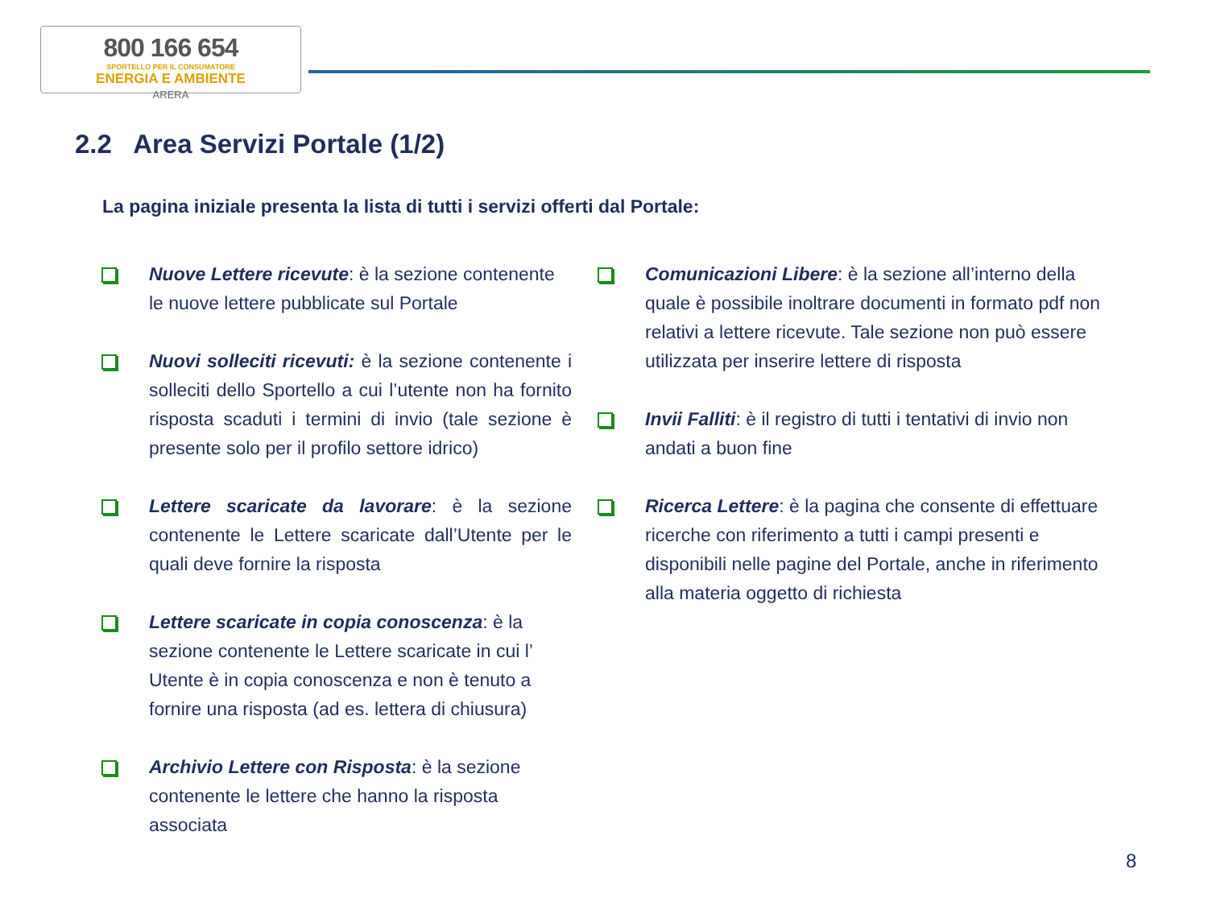800 166 654
SPORTELLO PER IL CONSUMATORE
ENERGIA E AMBIENTE
ARERA
2.2 Area Servizi Portale (1/2)
La pagina iniziale presenta la lista di tutti i servizi offerti dal Portale:
Nuove Lettere ricevute: è la sezione contenente le nuove lettere pubblicate sul Portale
Nuovi solleciti ricevuti: è la sezione contenente i solleciti dello Sportello a cui l’utente non ha fornito risposta scaduti i termini di invio (tale sezione è presente solo per il profilo settore idrico)
Lettere scaricate da lavorare: è la sezione contenente le Lettere scaricate dall’Utente per le quali deve fornire la risposta
Lettere scaricate in copia conoscenza: è la sezione contenente le Lettere scaricate in cui l’ Utente è in copia conoscenza e non è tenuto a fornire una risposta (ad es. lettera di chiusura)
Archivio Lettere con Risposta: è la sezione contenente le lettere che hanno la risposta associata
Comunicazioni Libere: è la sezione all’interno della quale è possibile inoltrare documenti in formato pdf non relativi a lettere ricevute. Tale sezione non può essere utilizzata per inserire lettere di risposta
Invii Falliti: è il registro di tutti i tentativi di invio non andati a buon fine
Ricerca Lettere: è la pagina che consente di effettuare ricerche con riferimento a tutti i campi presenti e disponibili nelle pagine del Portale, anche in riferimento alla materia oggetto di richiesta
8